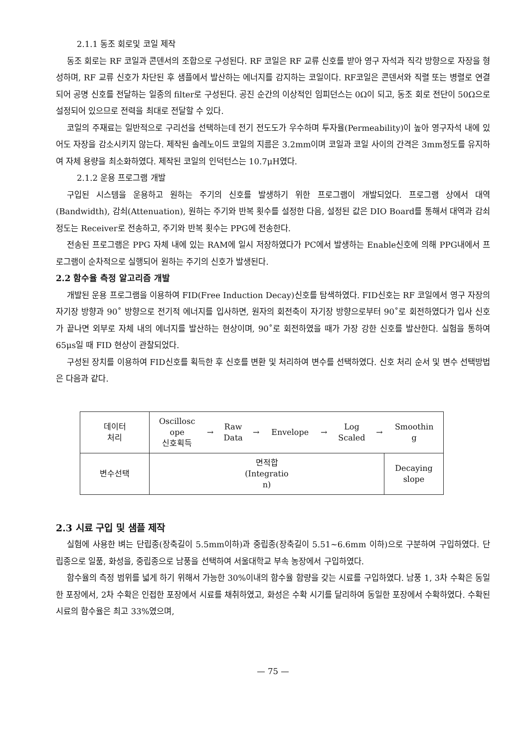2.1.1 동조 회로및 코일 제작
동조 회로는 RF 코일과 콘덴서의 조합으로 구성된다. RF 코일은 RF 교류 신호를 받아 영구 자석과 직각 방향으로 자장을 형성하며, RF 교류 신호가 차단된 후 샘플에서 발산하는 에너지를 감지하는 코일이다. RF코일은 콘덴서와 직렬 또는 병렬로 연결되어 공명 신호를 전달하는 일종의 filter로 구성된다. 공진 순간의 이상적인 임피던스는 0Ω이 되고, 동조 회로 전단이 50Ω으로 설정되어 있으므로 전력을 최대로 전달할 수 있다.
코일의 주재료는 일반적으로 구리선을 선택하는데 전기 전도도가 우수하며 투자율(Permeability)이 높아 영구자석 내에 있어도 자장을 감소시키지 않는다. 제작된 솔레노이드 코일의 지름은 3.2mm이며 코일과 코일 사이의 간격은 3mm정도를 유지하여 자체 용량을 최소화하였다. 제작된 코일의 인덕턴스는 10.7μH였다.
2.1.2 운용 프로그램 개발
구입된 시스템을 운용하고 원하는 주기의 신호를 발생하기 위한 프로그램이 개발되었다. 프로그램 상에서 대역(Bandwidth), 감쇠(Attenuation), 원하는 주기와 반복 횟수를 설정한 다음, 설정된 값은 DIO Board를 통해서 대역과 감쇠 정도는 Receiver로 전송하고, 주기와 반복 횟수는 PPG에 전송한다.
전송된 프로그램은 PPG 자체 내에 있는 RAM에 일시 저장하였다가 PC에서 발생하는 Enable신호에 의해 PPG내에서 프로그램이 순차적으로 실행되어 원하는 주기의 신호가 발생된다.
2.2 함수율 측정 알고리즘 개발
개발된 운용 프로그램을 이용하여 FID(Free Induction Decay)신호를 탐색하였다. FID신호는 RF 코일에서 영구 자장의 자기장 방향과 90˚ 방향으로 전기적 에너지를 입사하면, 원자의 회전축이 자기장 방향으로부터 90˚로 회전하였다가 입사 신호가 끝나면 외부로 자체 내의 에너지를 발산하는 현상이며, 90˚로 회전하였을 때가 가장 강한 신호를 발산한다. 실험을 통하여 65μs일 때 FID 현상이 관찰되었다.
구성된 장치를 이용하여 FID신호를 획득한 후 신호를 변환 및 처리하여 변수를 선택하였다. 신호 처리 순서 및 변수 선택방법은 다음과 같다.
| 데이터 처리 | / Oscillosc ope 신호획득 / → / Raw Data / → / Envelope / → / Log Scaled / → / Smoothin g / | |
| 변수선택 | 면적합 (Integratio n) | Decaying slope |
2.3 시료 구입 및 샘플 제작
실험에 사용한 벼는 단립종(장축길이 5.5mm이하)과 중립종(장축길이 5.51~6.6mm 이하)으로 구분하여 구입하였다. 단립종으로 일품, 화성을, 중립종으로 남풍을 선택하여 서울대학교 부속 농장에서 구입하였다.
함수율의 측정 범위를 넓게 하기 위해서 가능한 30%이내의 함수율 함량을 갖는 시료를 구입하였다. 남풍 1, 3차 수확은 동일한 포장에서, 2차 수확은 인접한 포장에서 시료를 채취하였고, 화성은 수확 시기를 달리하여 동일한 포장에서 수확하였다. 수확된 시료의 함수율은 최고 33%였으며,
— 75 —